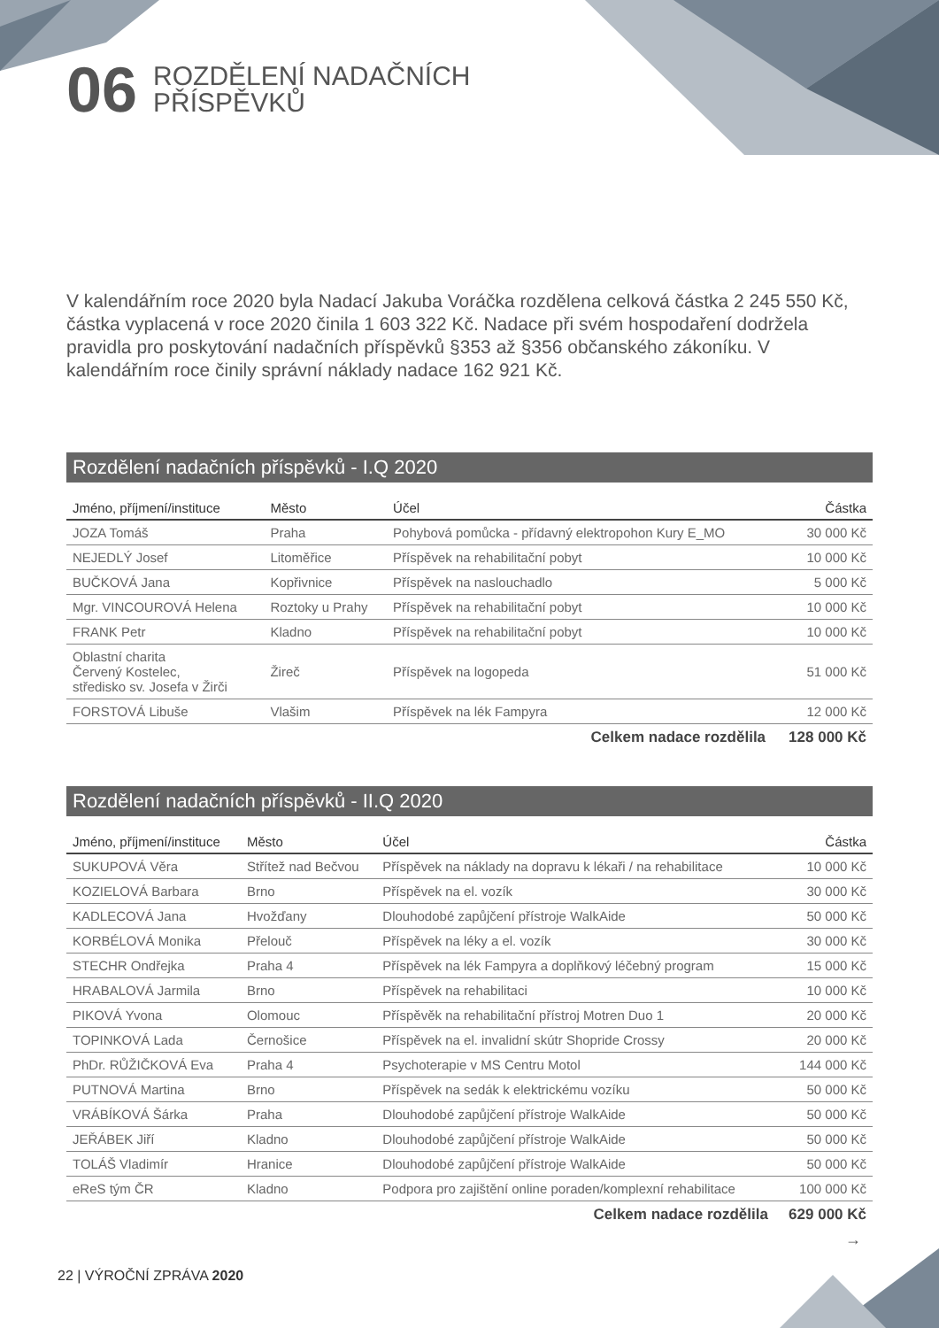06 ROZDĚLENÍ NADAČNÍCH
PŘÍSPĚVKŮ
V kalendářním roce 2020 byla Nadací Jakuba Voráčka rozdělena celková částka 2 245 550 Kč, částka vyplacená v roce 2020 činila 1 603 322 Kč. Nadace při svém hospodaření dodržela pravidla pro poskytování nadačních příspěvků §353 až §356 občanského zákoníku. V kalendářním roce činily správní náklady nadace 162 921 Kč.
Rozdělení nadačních příspěvků - I.Q 2020
| Jméno, příjmení/instituce | Město | Účel | Částka |
| --- | --- | --- | --- |
| JOZA Tomáš | Praha | Pohybová pomůcka - přídavný elektropohon Kury E_MO | 30 000 Kč |
| NEJEDLÝ Josef | Litoměřice | Příspěvek na rehabilitační pobyt | 10 000 Kč |
| BUČKOVÁ Jana | Kopřivnice | Příspěvek na naslouchadlo | 5 000 Kč |
| Mgr. VINCOUROVÁ Helena | Roztoky u Prahy | Příspěvek na rehabilitační pobyt | 10 000 Kč |
| FRANK Petr | Kladno | Příspěvek na rehabilitační pobyt | 10 000 Kč |
| Oblastní charita Červený Kostelec, středisko sv. Josefa v Žirči | Žireč | Příspěvek na logopeda | 51 000 Kč |
| FORSTOVÁ Libuše | Vlašim | Příspěvek na lék Fampyra | 12 000 Kč |
| | | Celkem nadace rozdělila | 128 000 Kč |
Rozdělení nadačních příspěvků - II.Q 2020
| Jméno, příjmení/instituce | Město | Účel | Částka |
| --- | --- | --- | --- |
| SUKUPOVÁ Věra | Střítež nad Bečvou | Příspěvek na náklady na dopravu k lékaři / na rehabilitace | 10 000 Kč |
| KOZIELOVÁ Barbara | Brno | Příspěvek na el. vozík | 30 000 Kč |
| KADLECOVÁ Jana | Hvožďany | Dlouhodobé zapůjčení přístroje WalkAide | 50 000 Kč |
| KORBÉLOVÁ Monika | Přelouč | Příspěvek na léky a el. vozík | 30 000 Kč |
| STECHR Ondřejka | Praha 4 | Příspěvek na lék Fampyra a doplňkový léčebný program | 15 000 Kč |
| HRABALOVÁ Jarmila | Brno | Příspěvek na rehabilitaci | 10 000 Kč |
| PIKOVÁ Yvona | Olomouc | Příspěvěk na rehabilitační přístroj Motren Duo 1 | 20 000 Kč |
| TOPINKOVÁ Lada | Černošice | Příspěvek na el. invalidní skútr Shopride Crossy | 20 000 Kč |
| PhDr. RŮŽIČKOVÁ Eva | Praha 4 | Psychoterapie v MS Centru Motol | 144 000 Kč |
| PUTNOVÁ Martina | Brno | Příspěvek na sedák k elektrickému vozíku | 50 000 Kč |
| VRÁBÍKOVÁ Šárka | Praha | Dlouhodobé zapůjčení přístroje WalkAide | 50 000 Kč |
| JEŘÁBEK Jiří | Kladno | Dlouhodobé zapůjčení přístroje WalkAide | 50 000 Kč |
| TOLÁŠ Vladimír | Hranice | Dlouhodobé zapůjčení přístroje WalkAide | 50 000 Kč |
| eReS tým ČR | Kladno | Podpora pro zajištění online poraden/komplexní rehabilitace | 100 000 Kč |
| | | Celkem nadace rozdělila | 629 000 Kč |
→
22 | VÝROČNÍ ZPRÁVA 2020